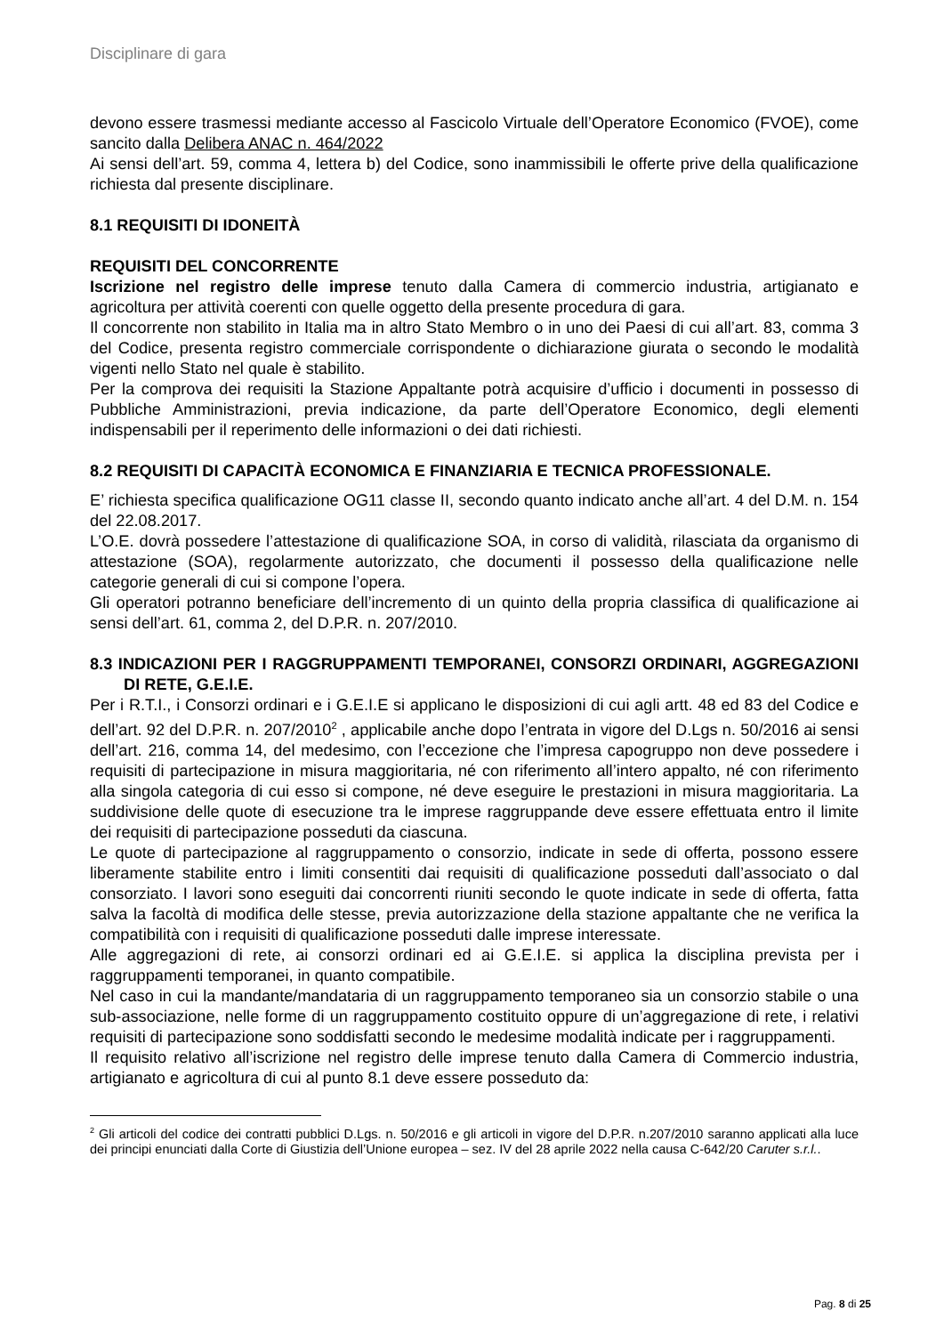Disciplinare di gara
devono essere trasmessi mediante accesso al Fascicolo Virtuale dell’Operatore Economico (FVOE), come sancito dalla Delibera ANAC n. 464/2022
Ai sensi dell’art. 59, comma 4, lettera b) del Codice, sono inammissibili le offerte prive della qualificazione richiesta dal presente disciplinare.
8.1 REQUISITI DI IDONEITÀ
REQUISITI DEL CONCORRENTE
Iscrizione nel registro delle imprese tenuto dalla Camera di commercio industria, artigianato e agricoltura per attività coerenti con quelle oggetto della presente procedura di gara.
Il concorrente non stabilito in Italia ma in altro Stato Membro o in uno dei Paesi di cui all’art. 83, comma 3 del Codice, presenta registro commerciale corrispondente o dichiarazione giurata o secondo le modalità vigenti nello Stato nel quale è stabilito.
Per la comprova dei requisiti la Stazione Appaltante potrà acquisire d’ufficio i documenti in possesso di Pubbliche Amministrazioni, previa indicazione, da parte dell’Operatore Economico, degli elementi indispensabili per il reperimento delle informazioni o dei dati richiesti.
8.2 REQUISITI DI CAPACITÀ ECONOMICA E FINANZIARIA E TECNICA PROFESSIONALE.
E’ richiesta specifica qualificazione OG11 classe II, secondo quanto indicato anche all’art. 4 del D.M. n. 154 del 22.08.2017.
L’O.E. dovrà possedere l’attestazione di qualificazione SOA, in corso di validità, rilasciata da organismo di attestazione (SOA), regolarmente autorizzato, che documenti il possesso della qualificazione nelle categorie generali di cui si compone l’opera.
Gli operatori potranno beneficiare dell’incremento di un quinto della propria classifica di qualificazione ai sensi dell’art. 61, comma 2, del D.P.R. n. 207/2010.
8.3 INDICAZIONI PER I RAGGRUPPAMENTI TEMPORANEI, CONSORZI ORDINARI, AGGREGAZIONI DI RETE, G.E.I.E.
Per i R.T.I., i Consorzi ordinari e i G.E.I.E si applicano le disposizioni di cui agli artt. 48 ed 83 del Codice e dell’art. 92 del D.P.R. n. 207/2010<sup>2</sup> , applicabile anche dopo l’entrata in vigore del D.Lgs n. 50/2016 ai sensi dell’art. 216, comma 14, del medesimo, con l’eccezione che l’impresa capogruppo non deve possedere i requisiti di partecipazione in misura maggioritaria, né con riferimento all’intero appalto, né con riferimento alla singola categoria di cui esso si compone, né deve eseguire le prestazioni in misura maggioritaria. La suddivisione delle quote di esecuzione tra le imprese raggruppande deve essere effettuata entro il limite dei requisiti di partecipazione posseduti da ciascuna.
Le quote di partecipazione al raggruppamento o consorzio, indicate in sede di offerta, possono essere liberamente stabilite entro i limiti consentiti dai requisiti di qualificazione posseduti dall’associato o dal consorziato. I lavori sono eseguiti dai concorrenti riuniti secondo le quote indicate in sede di offerta, fatta salva la facoltà di modifica delle stesse, previa autorizzazione della stazione appaltante che ne verifica la compatibilità con i requisiti di qualificazione posseduti dalle imprese interessate.
Alle aggregazioni di rete, ai consorzi ordinari ed ai G.E.I.E. si applica la disciplina prevista per i raggruppamenti temporanei, in quanto compatibile.
Nel caso in cui la mandante/mandataria di un raggruppamento temporaneo sia un consorzio stabile o una sub-associazione, nelle forme di un raggruppamento costituito oppure di un’aggregazione di rete, i relativi requisiti di partecipazione sono soddisfatti secondo le medesime modalità indicate per i raggruppamenti.
Il requisito relativo all’iscrizione nel registro delle imprese tenuto dalla Camera di Commercio industria, artigianato e agricoltura di cui al punto 8.1 deve essere posseduto da:
<sup>2</sup> Gli articoli del codice dei contratti pubblici D.Lgs. n. 50/2016 e gli articoli in vigore del D.P.R. n.207/2010 saranno applicati alla luce dei principi enunciati dalla Corte di Giustizia dell’Unione europea – sez. IV del 28 aprile 2022 nella causa C-642/20 Caruter s.r.l..
Pag. 8 di 25